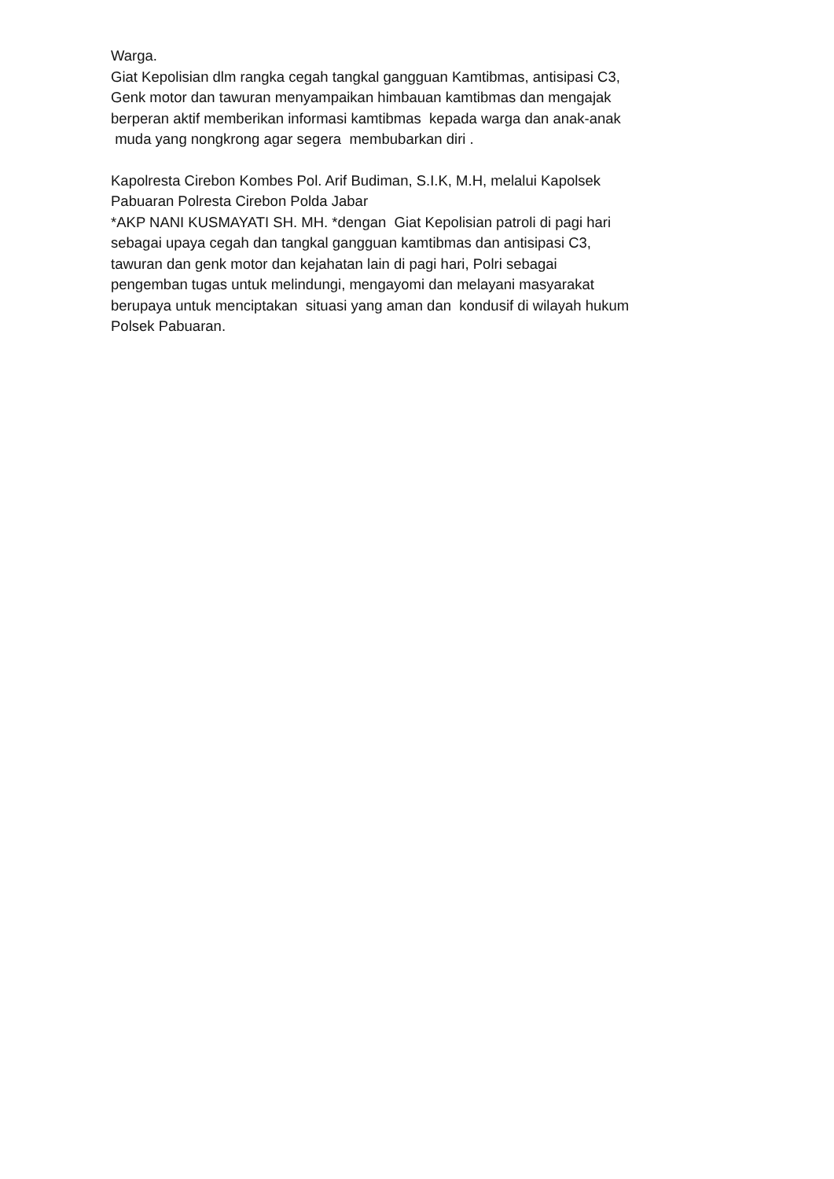Warga.
Giat Kepolisian dlm rangka cegah tangkal gangguan Kamtibmas, antisipasi C3,
Genk motor dan tawuran menyampaikan himbauan kamtibmas dan mengajak
berperan aktif memberikan informasi kamtibmas kepada warga dan anak-anak
muda yang nongkrong agar segera membubarkan diri .
Kapolresta Cirebon Kombes Pol. Arif Budiman, S.I.K, M.H, melalui Kapolsek
Pabuaran Polresta Cirebon Polda Jabar
*AKP NANI KUSMAYATI SH. MH. *dengan Giat Kepolisian patroli di pagi hari
sebagai upaya cegah dan tangkal gangguan kamtibmas dan antisipasi C3,
tawuran dan genk motor dan kejahatan lain di pagi hari, Polri sebagai
pengemban tugas untuk melindungi, mengayomi dan melayani masyarakat
berupaya untuk menciptakan situasi yang aman dan kondusif di wilayah hukum
Polsek Pabuaran.